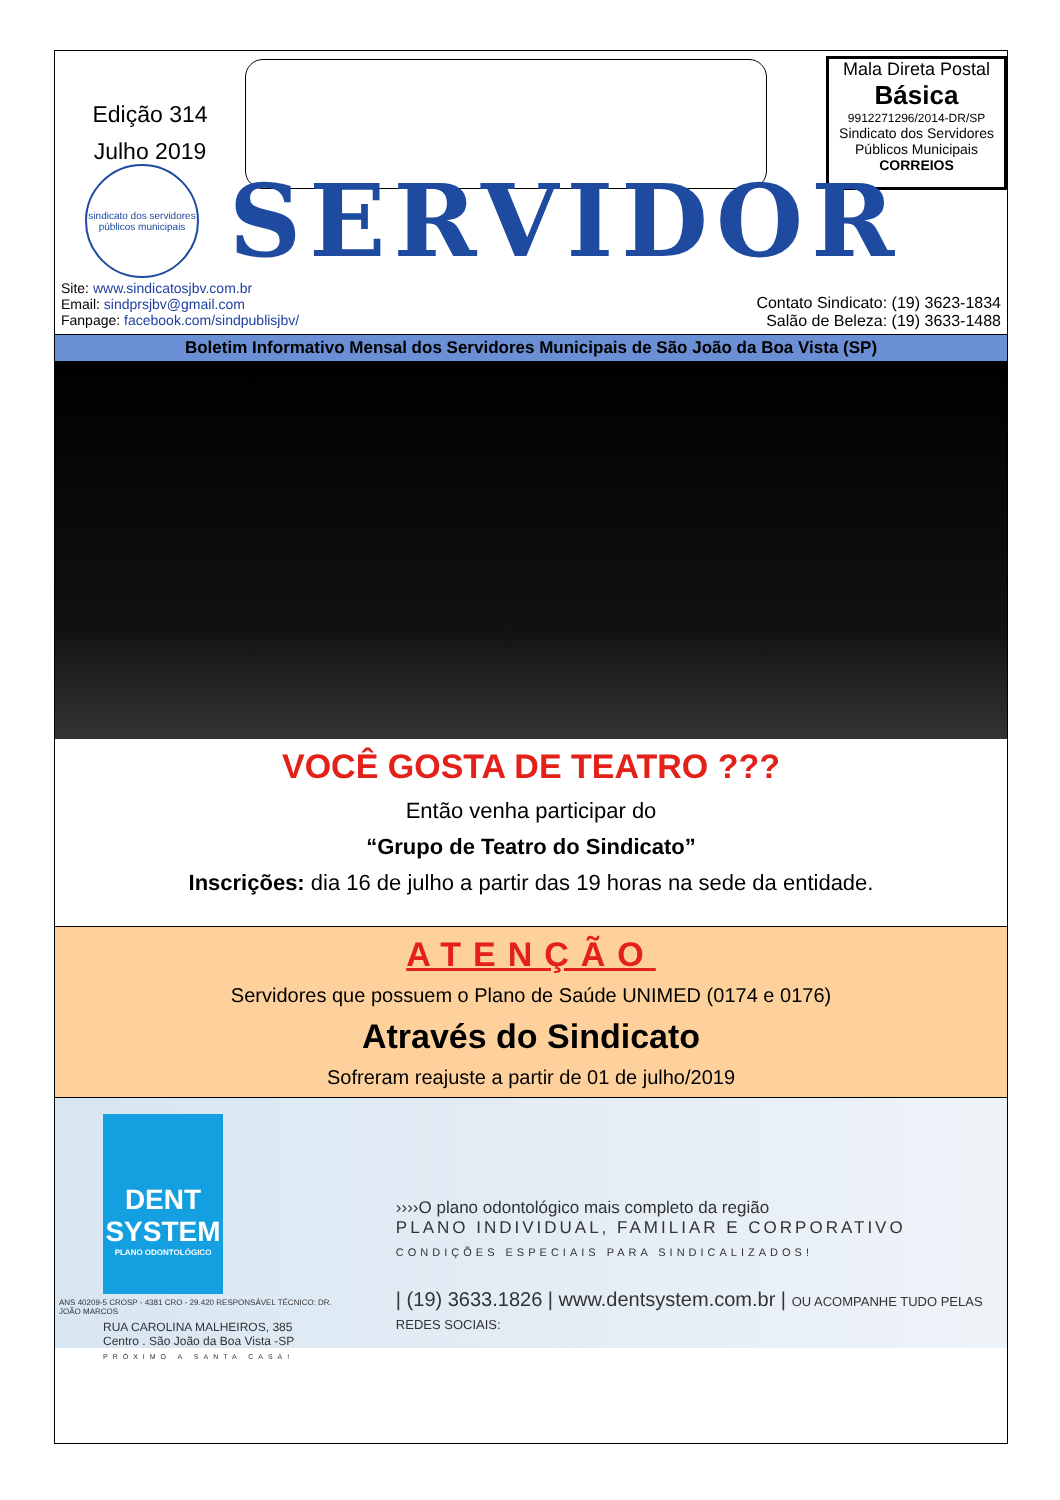Edição 314
Julho 2019
Mala Direta Postal
Básica
9912271296/2014-DR/SP
Sindicato dos Servidores
Públicos Municipais
CORREIOS
sindicato dos servidores públicos municipais
SERVIDOR
Site: www.sindicatosjbv.com.br
Email: sindprsjbv@gmail.com
Fanpage: facebook.com/sindpublisjbv/
Contato Sindicato: (19) 3623-1834
Salão de Beleza: (19) 3633-1488
Boletim Informativo Mensal dos Servidores Municipais de São João da Boa Vista (SP)
VOCÊ GOSTA DE TEATRO ???
Então venha participar do
“Grupo de Teatro do Sindicato”
Inscrições: dia 16 de julho a partir das 19 horas na sede da entidade.
ATENÇÃO
Servidores que possuem o Plano de Saúde UNIMED (0174 e 0176)
Através do Sindicato
Sofreram reajuste a partir de 01 de julho/2019
DENT SYSTEM
PLANO ODONTOLÓGICO
ANS 40209-5 CROSP - 4381 CRO - 29.420 RESPONSÁVEL TÉCNICO: DR. JOÃO MARCOS
RUA CAROLINA MALHEIROS, 385
Centro . São João da Boa Vista -SP
PRÓXIMO A SANTA CASA!
››››O plano odontológico mais completo da região
PLANO INDIVIDUAL, FAMILIAR E CORPORATIVO
CONDIÇÕES ESPECIAIS PARA SINDICALIZADOS!
| (19) 3633.1826 | www.dentsystem.com.br | OU ACOMPANHE TUDO PELAS REDES SOCIAIS: